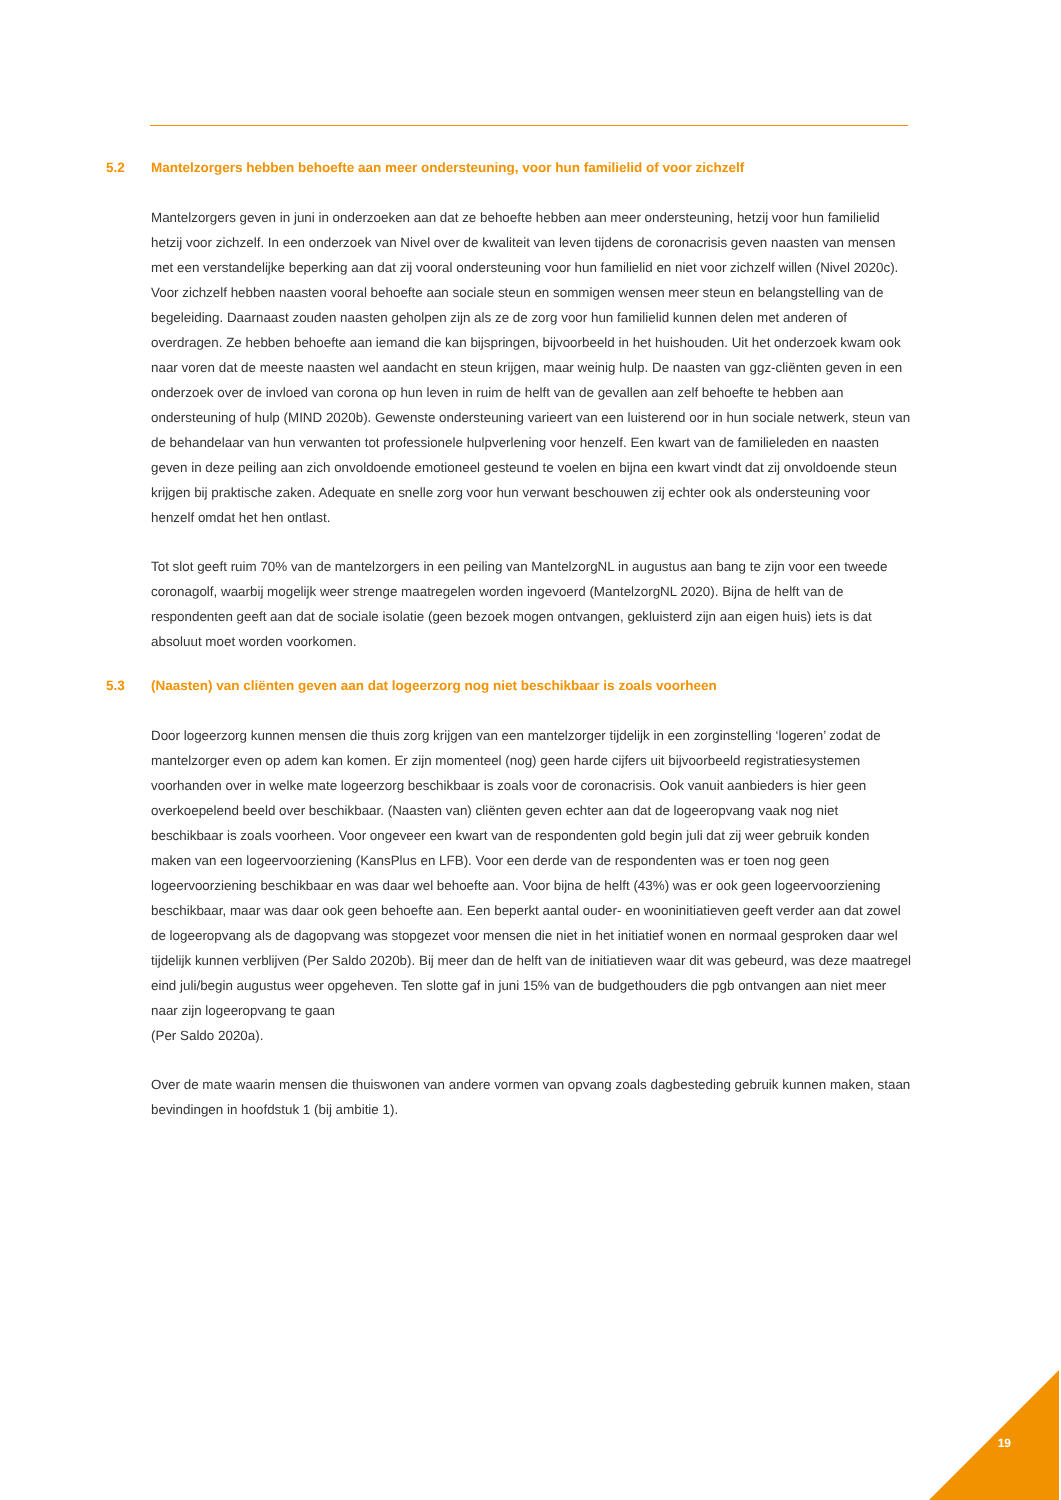5.2 Mantelzorgers hebben behoefte aan meer ondersteuning, voor hun familielid of voor zichzelf
Mantelzorgers geven in juni in onderzoeken aan dat ze behoefte hebben aan meer ondersteuning, hetzij voor hun familielid hetzij voor zichzelf. In een onderzoek van Nivel over de kwaliteit van leven tijdens de coronacrisis geven naasten van mensen met een verstandelijke beperking aan dat zij vooral ondersteuning voor hun familielid en niet voor zichzelf willen (Nivel 2020c). Voor zichzelf hebben naasten vooral behoefte aan sociale steun en sommigen wensen meer steun en belangstelling van de begeleiding. Daarnaast zouden naasten geholpen zijn als ze de zorg voor hun familielid kunnen delen met anderen of overdragen. Ze hebben behoefte aan iemand die kan bijspringen, bijvoorbeeld in het huishouden. Uit het onderzoek kwam ook naar voren dat de meeste naasten wel aandacht en steun krijgen, maar weinig hulp. De naasten van ggz-cliënten geven in een onderzoek over de invloed van corona op hun leven in ruim de helft van de gevallen aan zelf behoefte te hebben aan ondersteuning of hulp (MIND 2020b). Gewenste ondersteuning varieert van een luisterend oor in hun sociale netwerk, steun van de behandelaar van hun verwanten tot professionele hulpverlening voor henzelf. Een kwart van de familieleden en naasten geven in deze peiling aan zich onvoldoende emotioneel gesteund te voelen en bijna een kwart vindt dat zij onvoldoende steun krijgen bij praktische zaken. Adequate en snelle zorg voor hun verwant beschouwen zij echter ook als ondersteuning voor henzelf omdat het hen ontlast.
Tot slot geeft ruim 70% van de mantelzorgers in een peiling van MantelzorgNL in augustus aan bang te zijn voor een tweede coronagolf, waarbij mogelijk weer strenge maatregelen worden ingevoerd (MantelzorgNL 2020). Bijna de helft van de respondenten geeft aan dat de sociale isolatie (geen bezoek mogen ontvangen, gekluisterd zijn aan eigen huis) iets is dat absoluut moet worden voorkomen.
5.3 (Naasten) van cliënten geven aan dat logeerzorg nog niet beschikbaar is zoals voorheen
Door logeerzorg kunnen mensen die thuis zorg krijgen van een mantelzorger tijdelijk in een zorginstelling ‘logeren’ zodat de mantelzorger even op adem kan komen. Er zijn momenteel (nog) geen harde cijfers uit bijvoorbeeld registratiesystemen voorhanden over in welke mate logeerzorg beschikbaar is zoals voor de coronacrisis. Ook vanuit aanbieders is hier geen overkoepelend beeld over beschikbaar. (Naasten van) cliënten geven echter aan dat de logeeropvang vaak nog niet beschikbaar is zoals voorheen. Voor ongeveer een kwart van de respondenten gold begin juli dat zij weer gebruik konden maken van een logeervoorziening (KansPlus en LFB). Voor een derde van de respondenten was er toen nog geen logeervoorziening beschikbaar en was daar wel behoefte aan. Voor bijna de helft (43%) was er ook geen logeervoorziening beschikbaar, maar was daar ook geen behoefte aan. Een beperkt aantal ouder- en wooninitiatieven geeft verder aan dat zowel de logeeropvang als de dagopvang was stopgezet voor mensen die niet in het initiatief wonen en normaal gesproken daar wel tijdelijk kunnen verblijven (Per Saldo 2020b). Bij meer dan de helft van de initiatieven waar dit was gebeurd, was deze maatregel eind juli/begin augustus weer opgeheven. Ten slotte gaf in juni 15% van de budgethouders die pgb ontvangen aan niet meer naar zijn logeeropvang te gaan
(Per Saldo 2020a).
Over de mate waarin mensen die thuiswonen van andere vormen van opvang zoals dagbesteding gebruik kunnen maken, staan bevindingen in hoofdstuk 1 (bij ambitie 1).
19